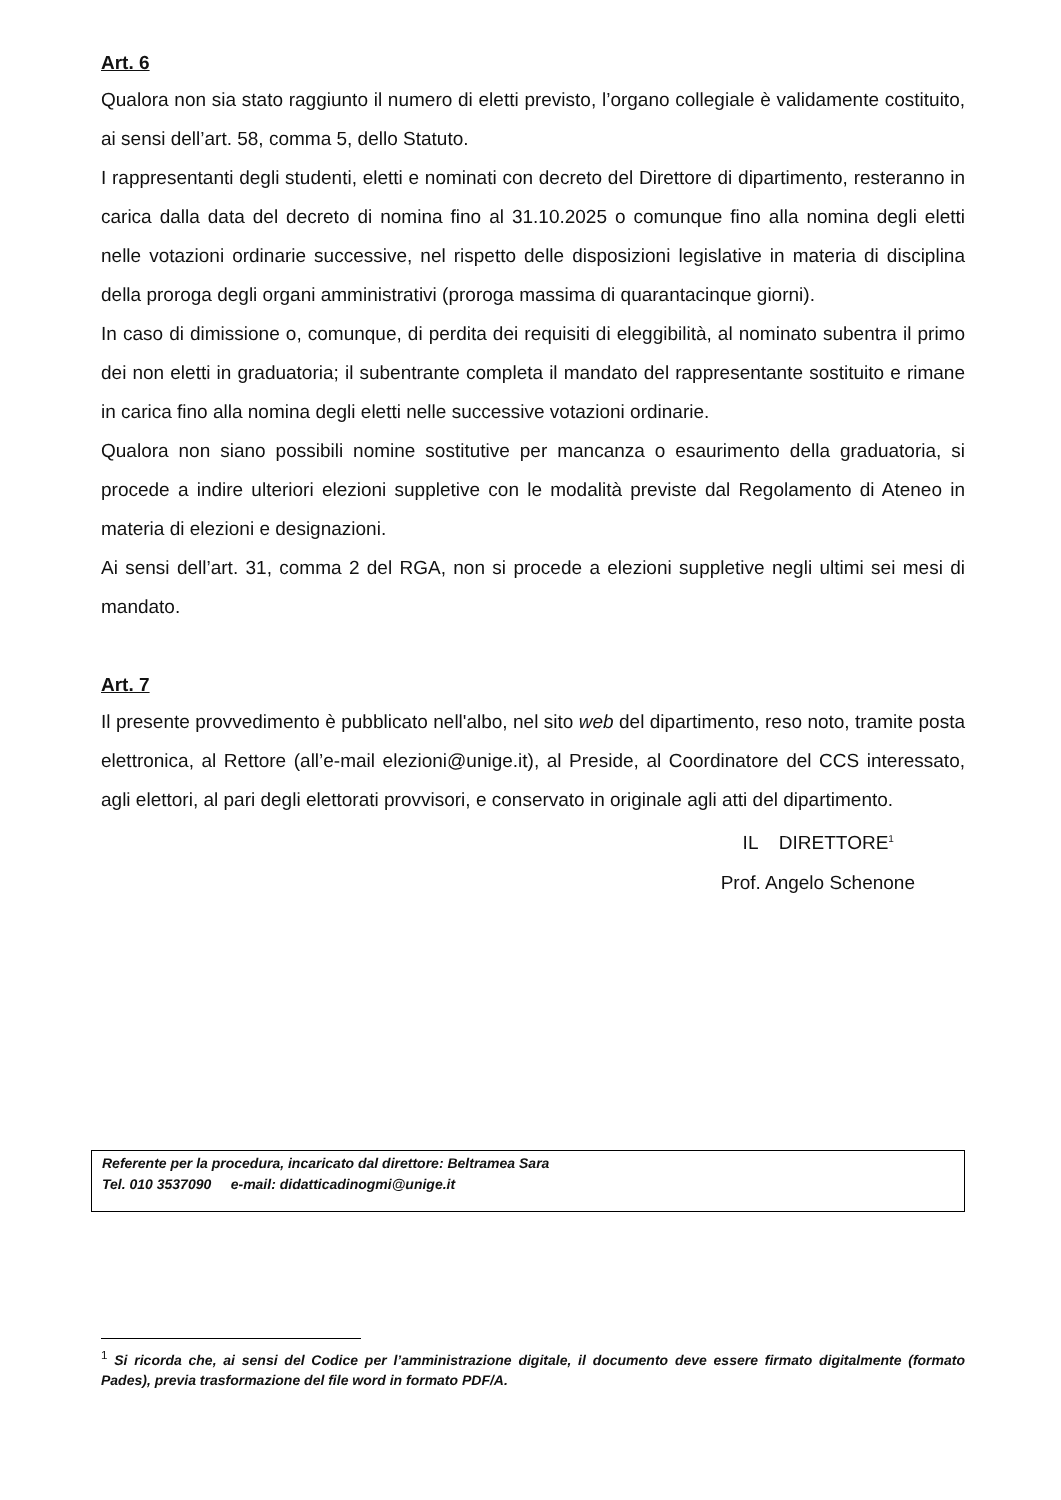Art. 6
Qualora non sia stato raggiunto il numero di eletti previsto, l’organo collegiale è validamente costituito, ai sensi dell’art. 58, comma 5, dello Statuto.
I rappresentanti degli studenti, eletti e nominati con decreto del Direttore di dipartimento, resteranno in carica dalla data del decreto di nomina fino al 31.10.2025 o comunque fino alla nomina degli eletti nelle votazioni ordinarie successive, nel rispetto delle disposizioni legislative in materia di disciplina della proroga degli organi amministrativi (proroga massima di quarantacinque giorni).
In caso di dimissione o, comunque, di perdita dei requisiti di eleggibilità, al nominato subentra il primo dei non eletti in graduatoria; il subentrante completa il mandato del rappresentante sostituito e rimane in carica fino alla nomina degli eletti nelle successive votazioni ordinarie.
Qualora non siano possibili nomine sostitutive per mancanza o esaurimento della graduatoria, si procede a indire ulteriori elezioni suppletive con le modalità previste dal Regolamento di Ateneo in materia di elezioni e designazioni.
Ai sensi dell’art. 31, comma 2 del RGA, non si procede a elezioni suppletive negli ultimi sei mesi di mandato.
Art. 7
Il presente provvedimento è pubblicato nell'albo, nel sito web del dipartimento, reso noto, tramite posta elettronica, al Rettore (all’e-mail elezioni@unige.it), al Preside, al Coordinatore del CCS interessato, agli elettori, al pari degli elettorati provvisori, e conservato in originale agli atti del dipartimento.
IL DIRETTORE<sup>1</sup>
Prof. Angelo Schenone
Referente per la procedura, incaricato dal direttore: Beltramea Sara
Tel. 010 3537090 e-mail: didatticadinogmi@unige.it
<sup>1</sup> Si ricorda che, ai sensi del Codice per l’amministrazione digitale, il documento deve essere firmato digitalmente (formato Pades), previa trasformazione del file word in formato PDF/A.